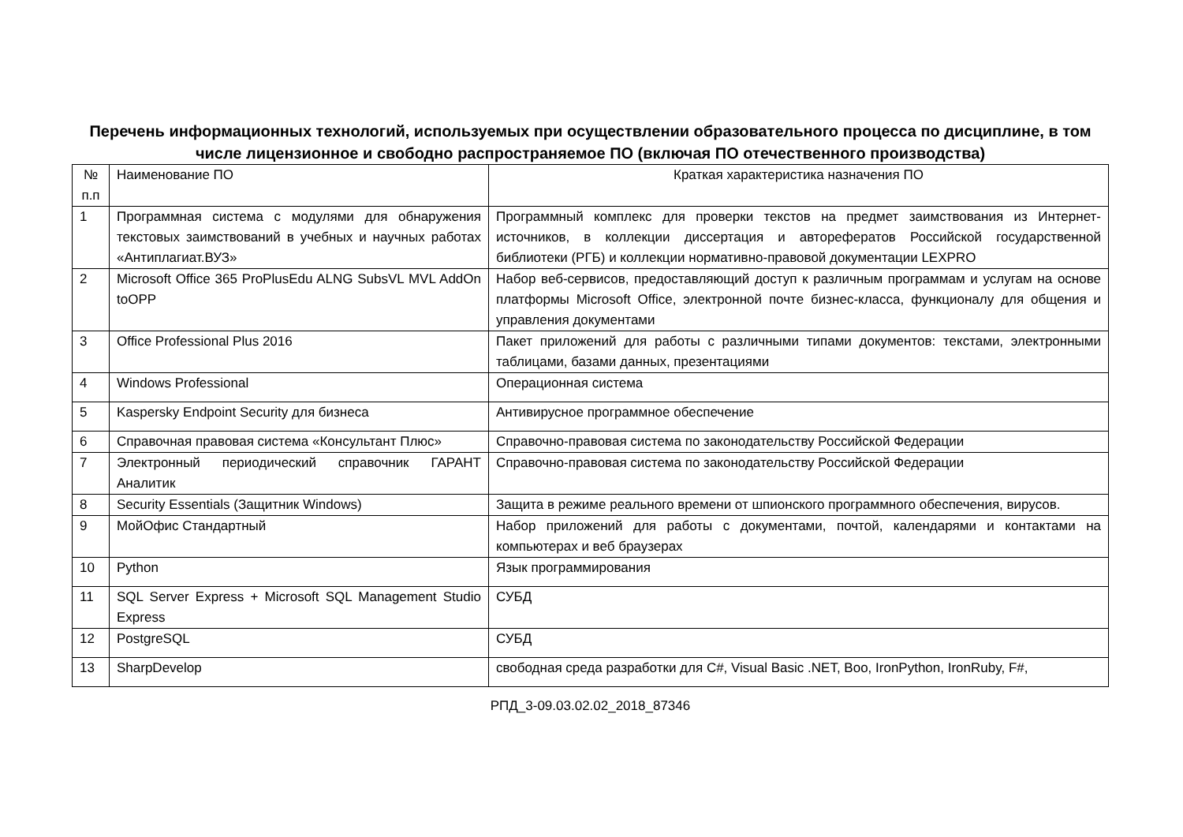Перечень информационных технологий, используемых при осуществлении образовательного процесса по дисциплине, в том числе лицензионное и свободно распространяемое ПО (включая ПО отечественного производства)
| № п.п | Наименование ПО | Краткая характеристика назначения ПО |
| 1 | Программная система с модулями для обнаружения текстовых заимствований в учебных и научных работах «Антиплагиат.ВУЗ» | Программный комплекс для проверки текстов на предмет заимствования из Интернет-источников, в коллекции диссертация и авторефератов Российской государственной библиотеки (РГБ) и коллекции нормативно-правовой документации LEXPRO |
| 2 | Microsoft Office 365 ProPlusEdu ALNG SubsVL MVL AddOn toOPP | Набор веб-сервисов, предоставляющий доступ к различным программам и услугам на основе платформы Microsoft Office, электронной почте бизнес-класса, функционалу для общения и управления документами |
| 3 | Office Professional Plus 2016 | Пакет приложений для работы с различными типами документов: текстами, электронными таблицами, базами данных, презентациями |
| 4 | Windows Professional | Операционная система |
| 5 | Kaspersky Endpoint Security для бизнеса | Антивирусное программное обеспечение |
| 6 | Справочная правовая система «Консультант Плюс» | Справочно-правовая система по законодательству Российской Федерации |
| 7 | Электронный периодический справочник ГАРАНТ Аналитик | Справочно-правовая система по законодательству Российской Федерации |
| 8 | Security Essentials (Защитник Windows) | Защита в режиме реального времени от шпионского программного обеспечения, вирусов. |
| 9 | МойОфис Стандартный | Набор приложений для работы с документами, почтой, календарями и контактами на компьютерах и веб браузерах |
| 10 | Python | Язык программирования |
| 11 | SQL Server Express + Microsoft SQL Management Studio Express | СУБД |
| 12 | PostgreSQL | СУБД |
| 13 | SharpDevelop | свободная среда разработки для C#, Visual Basic .NET, Boo, IronPython, IronRuby, F#, |
РПД_3-09.03.02.02_2018_87346